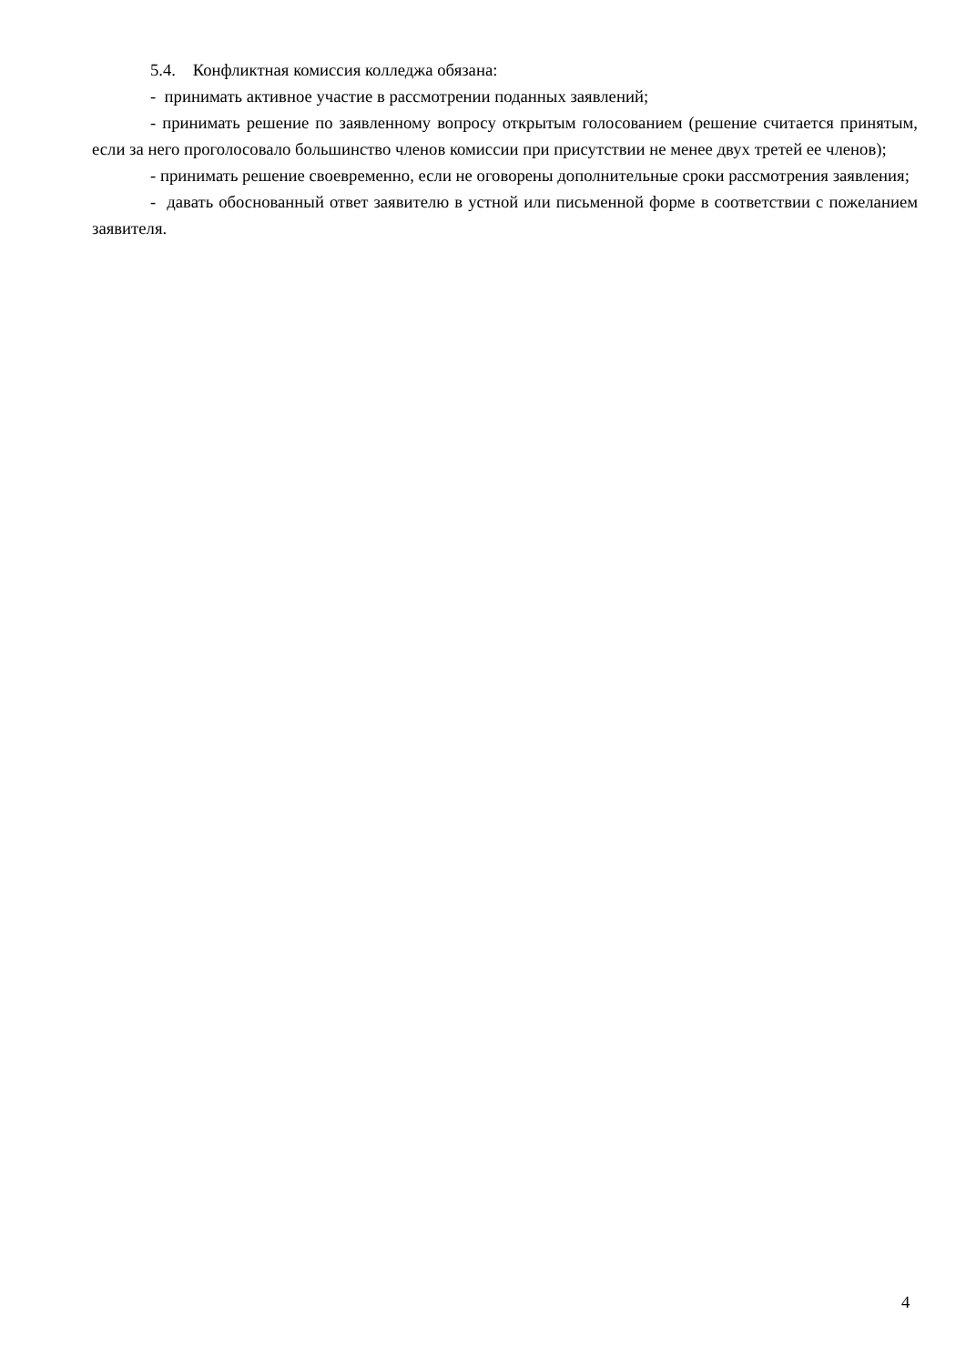5.4. Конфликтная комиссия колледжа обязана:
- принимать активное участие в рассмотрении поданных заявлений;
- принимать решение по заявленному вопросу открытым голосованием (решение считается принятым, если за него проголосовало большинство членов комиссии при присутствии не менее двух третей ее членов);
- принимать решение своевременно, если не оговорены дополнительные сроки рассмотрения заявления;
- давать обоснованный ответ заявителю в устной или письменной форме в соответствии с пожеланием заявителя.
4